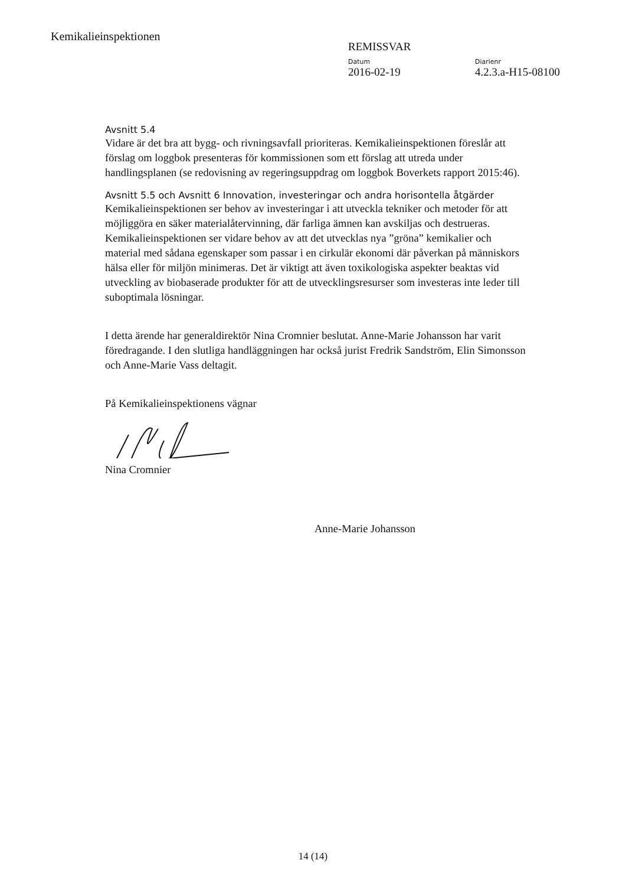Kemikalieinspektionen
REMISSVAR
Datum
2016-02-19
Diarienr
4.2.3.a-H15-08100
Avsnitt 5.4
Vidare är det bra att bygg- och rivningsavfall prioriteras. Kemikalieinspektionen föreslår att förslag om loggbok presenteras för kommissionen som ett förslag att utreda under handlingsplanen (se redovisning av regeringsuppdrag om loggbok Boverkets rapport 2015:46).
Avsnitt 5.5 och Avsnitt 6 Innovation, investeringar och andra horisontella åtgärder
Kemikalieinspektionen ser behov av investeringar i att utveckla tekniker och metoder för att möjliggöra en säker materialåtervinning, där farliga ämnen kan avskiljas och destrueras. Kemikalieinspektionen ser vidare behov av att det utvecklas nya ”gröna” kemikalier och material med sådana egenskaper som passar i en cirkulär ekonomi där påverkan på människors hälsa eller för miljön minimeras. Det är viktigt att även toxikologiska aspekter beaktas vid utveckling av biobaserade produkter för att de utvecklingsresurser som investeras inte leder till suboptimala lösningar.
I detta ärende har generaldirektör Nina Cromnier beslutat. Anne-Marie Johansson har varit föredragande. I den slutliga handläggningen har också jurist Fredrik Sandström, Elin Simonsson och Anne-Marie Vass deltagit.
På Kemikalieinspektionens vägnar
Nina Cromnier
Anne-Marie Johansson
14 (14)